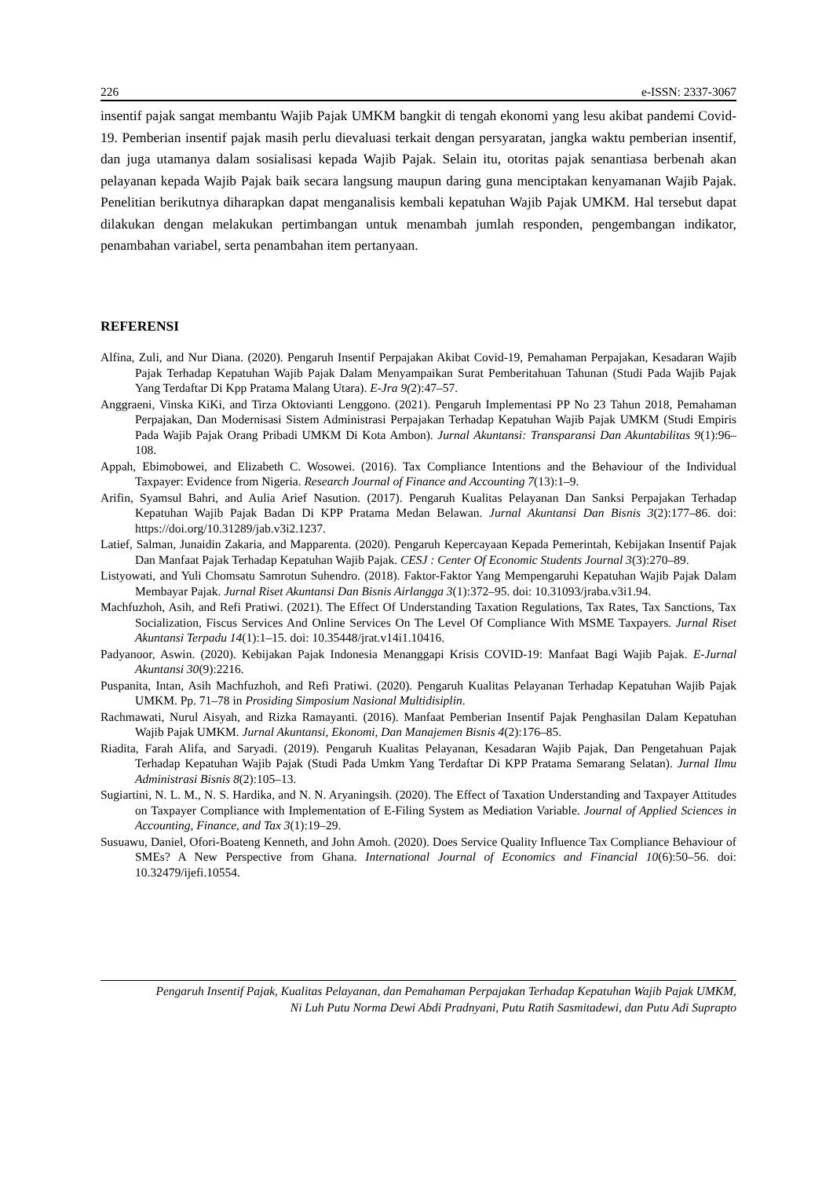226 e-ISSN: 2337-3067
insentif pajak sangat membantu Wajib Pajak UMKM bangkit di tengah ekonomi yang lesu akibat pandemi Covid-19. Pemberian insentif pajak masih perlu dievaluasi terkait dengan persyaratan, jangka waktu pemberian insentif, dan juga utamanya dalam sosialisasi kepada Wajib Pajak. Selain itu, otoritas pajak senantiasa berbenah akan pelayanan kepada Wajib Pajak baik secara langsung maupun daring guna menciptakan kenyamanan Wajib Pajak. Penelitian berikutnya diharapkan dapat menganalisis kembali kepatuhan Wajib Pajak UMKM. Hal tersebut dapat dilakukan dengan melakukan pertimbangan untuk menambah jumlah responden, pengembangan indikator, penambahan variabel, serta penambahan item pertanyaan.
REFERENSI
Alfina, Zuli, and Nur Diana. (2020). Pengaruh Insentif Perpajakan Akibat Covid-19, Pemahaman Perpajakan, Kesadaran Wajib Pajak Terhadap Kepatuhan Wajib Pajak Dalam Menyampaikan Surat Pemberitahuan Tahunan (Studi Pada Wajib Pajak Yang Terdaftar Di Kpp Pratama Malang Utara). E-Jra 9(2):47–57.
Anggraeni, Vinska KiKi, and Tirza Oktovianti Lenggono. (2021). Pengaruh Implementasi PP No 23 Tahun 2018, Pemahaman Perpajakan, Dan Modernisasi Sistem Administrasi Perpajakan Terhadap Kepatuhan Wajib Pajak UMKM (Studi Empiris Pada Wajib Pajak Orang Pribadi UMKM Di Kota Ambon). Jurnal Akuntansi: Transparansi Dan Akuntabilitas 9(1):96–108.
Appah, Ebimobowei, and Elizabeth C. Wosowei. (2016). Tax Compliance Intentions and the Behaviour of the Individual Taxpayer: Evidence from Nigeria. Research Journal of Finance and Accounting 7(13):1–9.
Arifin, Syamsul Bahri, and Aulia Arief Nasution. (2017). Pengaruh Kualitas Pelayanan Dan Sanksi Perpajakan Terhadap Kepatuhan Wajib Pajak Badan Di KPP Pratama Medan Belawan. Jurnal Akuntansi Dan Bisnis 3(2):177–86. doi: https://doi.org/10.31289/jab.v3i2.1237.
Latief, Salman, Junaidin Zakaria, and Mapparenta. (2020). Pengaruh Kepercayaan Kepada Pemerintah, Kebijakan Insentif Pajak Dan Manfaat Pajak Terhadap Kepatuhan Wajib Pajak. CESJ : Center Of Economic Students Journal 3(3):270–89.
Listyowati, and Yuli Chomsatu Samrotun Suhendro. (2018). Faktor-Faktor Yang Mempengaruhi Kepatuhan Wajib Pajak Dalam Membayar Pajak. Jurnal Riset Akuntansi Dan Bisnis Airlangga 3(1):372–95. doi: 10.31093/jraba.v3i1.94.
Machfuzhoh, Asih, and Refi Pratiwi. (2021). The Effect Of Understanding Taxation Regulations, Tax Rates, Tax Sanctions, Tax Socialization, Fiscus Services And Online Services On The Level Of Compliance With MSME Taxpayers. Jurnal Riset Akuntansi Terpadu 14(1):1–15. doi: 10.35448/jrat.v14i1.10416.
Padyanoor, Aswin. (2020). Kebijakan Pajak Indonesia Menanggapi Krisis COVID-19: Manfaat Bagi Wajib Pajak. E-Jurnal Akuntansi 30(9):2216.
Puspanita, Intan, Asih Machfuzhoh, and Refi Pratiwi. (2020). Pengaruh Kualitas Pelayanan Terhadap Kepatuhan Wajib Pajak UMKM. Pp. 71–78 in Prosiding Simposium Nasional Multidisiplin.
Rachmawati, Nurul Aisyah, and Rizka Ramayanti. (2016). Manfaat Pemberian Insentif Pajak Penghasilan Dalam Kepatuhan Wajib Pajak UMKM. Jurnal Akuntansi, Ekonomi, Dan Manajemen Bisnis 4(2):176–85.
Riadita, Farah Alifa, and Saryadi. (2019). Pengaruh Kualitas Pelayanan, Kesadaran Wajib Pajak, Dan Pengetahuan Pajak Terhadap Kepatuhan Wajib Pajak (Studi Pada Umkm Yang Terdaftar Di KPP Pratama Semarang Selatan). Jurnal Ilmu Administrasi Bisnis 8(2):105–13.
Sugiartini, N. L. M., N. S. Hardika, and N. N. Aryaningsih. (2020). The Effect of Taxation Understanding and Taxpayer Attitudes on Taxpayer Compliance with Implementation of E-Filing System as Mediation Variable. Journal of Applied Sciences in Accounting, Finance, and Tax 3(1):19–29.
Susuawu, Daniel, Ofori-Boateng Kenneth, and John Amoh. (2020). Does Service Quality Influence Tax Compliance Behaviour of SMEs? A New Perspective from Ghana. International Journal of Economics and Financial 10(6):50–56. doi: 10.32479/ijefi.10554.
Pengaruh Insentif Pajak, Kualitas Pelayanan, dan Pemahaman Perpajakan Terhadap Kepatuhan Wajib Pajak UMKM,
Ni Luh Putu Norma Dewi Abdi Pradnyani, Putu Ratih Sasmitadewi, dan Putu Adi Suprapto